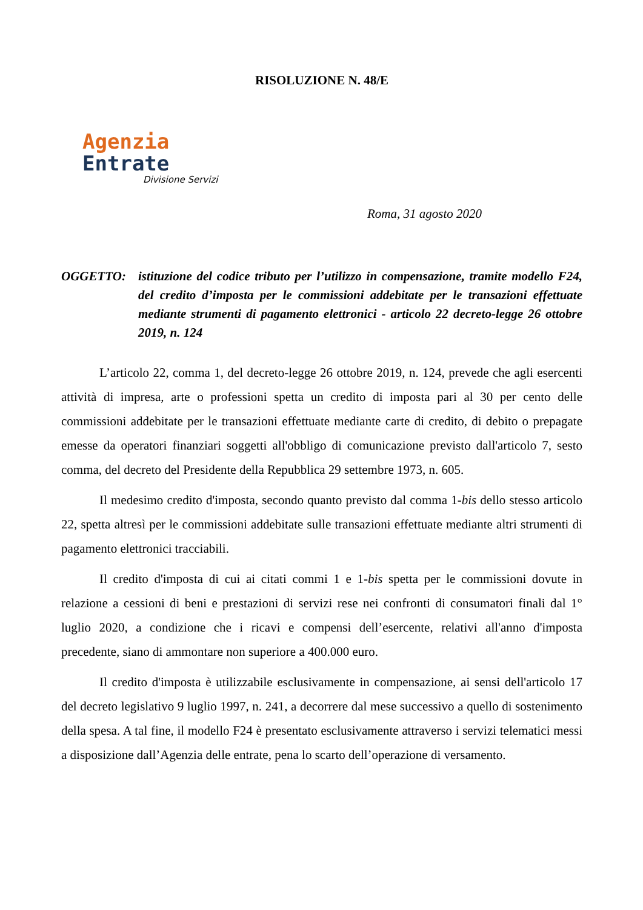RISOLUZIONE N. 48/E
Agenzia
Entrate
Divisione Servizi
Roma, 31 agosto 2020
OGGETTO: istituzione del codice tributo per l’utilizzo in compensazione, tramite modello F24, del credito d’imposta per le commissioni addebitate per le transazioni effettuate mediante strumenti di pagamento elettronici - articolo 22 decreto-legge 26 ottobre 2019, n. 124
L’articolo 22, comma 1, del decreto-legge 26 ottobre 2019, n. 124, prevede che agli esercenti attività di impresa, arte o professioni spetta un credito di imposta pari al 30 per cento delle commissioni addebitate per le transazioni effettuate mediante carte di credito, di debito o prepagate emesse da operatori finanziari soggetti all'obbligo di comunicazione previsto dall'articolo 7, sesto comma, del decreto del Presidente della Repubblica 29 settembre 1973, n. 605.
Il medesimo credito d'imposta, secondo quanto previsto dal comma 1-bis dello stesso articolo 22, spetta altresì per le commissioni addebitate sulle transazioni effettuate mediante altri strumenti di pagamento elettronici tracciabili.
Il credito d'imposta di cui ai citati commi 1 e 1-bis spetta per le commissioni dovute in relazione a cessioni di beni e prestazioni di servizi rese nei confronti di consumatori finali dal 1° luglio 2020, a condizione che i ricavi e compensi dell’esercente, relativi all'anno d'imposta precedente, siano di ammontare non superiore a 400.000 euro.
Il credito d'imposta è utilizzabile esclusivamente in compensazione, ai sensi dell'articolo 17 del decreto legislativo 9 luglio 1997, n. 241, a decorrere dal mese successivo a quello di sostenimento della spesa. A tal fine, il modello F24 è presentato esclusivamente attraverso i servizi telematici messi a disposizione dall’Agenzia delle entrate, pena lo scarto dell’operazione di versamento.